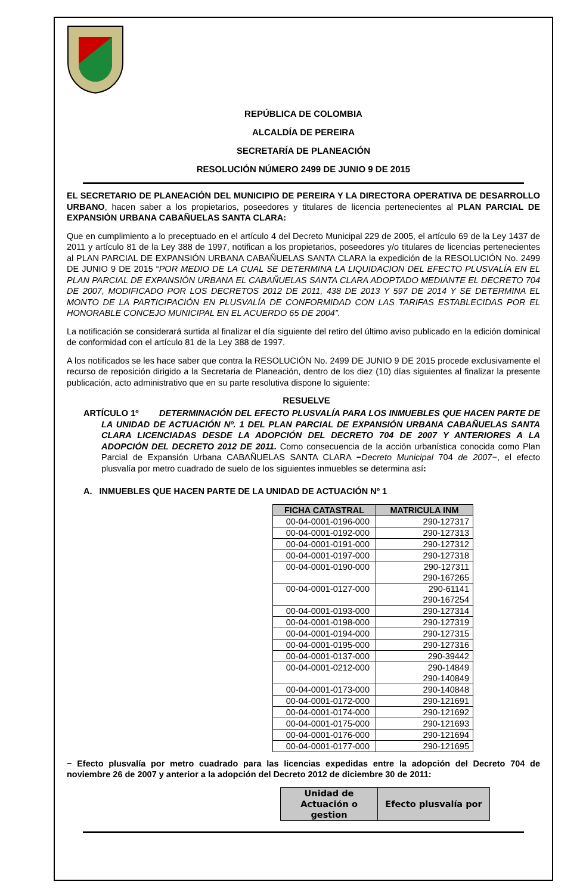REPÚBLICA DE COLOMBIA
ALCALDÍA DE PEREIRA
SECRETARÍA DE PLANEACIÓN
RESOLUCIÓN NÚMERO 2499 DE JUNIO 9 DE 2015
EL SECRETARIO DE PLANEACIÓN DEL MUNICIPIO DE PEREIRA Y LA DIRECTORA OPERATIVA DE DESARROLLO URBANO, hacen saber a los propietarios, poseedores y titulares de licencia pertenecientes al PLAN PARCIAL DE EXPANSIÓN URBANA CABAÑUELAS SANTA CLARA:
Que en cumplimiento a lo preceptuado en el artículo 4 del Decreto Municipal 229 de 2005, el artículo 69 de la Ley 1437 de 2011 y artículo 81 de la Ley 388 de 1997, notifican a los propietarios, poseedores y/o titulares de licencias pertenecientes al PLAN PARCIAL DE EXPANSIÓN URBANA CABAÑUELAS SANTA CLARA la expedición de la RESOLUCIÓN No. 2499 DE JUNIO 9 DE 2015 “POR MEDIO DE LA CUAL SE DETERMINA LA LIQUIDACION DEL EFECTO PLUSVALÍA EN EL PLAN PARCIAL DE EXPANSIÓN URBANA EL CABAÑUELAS SANTA CLARA ADOPTADO MEDIANTE EL DECRETO 704 DE 2007, MODIFICADO POR LOS DECRETOS 2012 DE 2011, 438 DE 2013 Y 597 DE 2014 Y SE DETERMINA EL MONTO DE LA PARTICIPACIÓN EN PLUSVALÍA DE CONFORMIDAD CON LAS TARIFAS ESTABLECIDAS POR EL HONORABLE CONCEJO MUNICIPAL EN EL ACUERDO 65 DE 2004”.
La notificación se considerará surtida al finalizar el día siguiente del retiro del último aviso publicado en la edición dominical de conformidad con el artículo 81 de la Ley 388 de 1997.
A los notificados se les hace saber que contra la RESOLUCIÓN No. 2499 DE JUNIO 9 DE 2015 procede exclusivamente el recurso de reposición dirigido a la Secretaria de Planeación, dentro de los diez (10) días siguientes al finalizar la presente publicación, acto administrativo que en su parte resolutiva dispone lo siguiente:
RESUELVE
ARTÍCULO 1º DETERMINACIÓN DEL EFECTO PLUSVALÍA PARA LOS INMUEBLES QUE HACEN PARTE DE LA UNIDAD DE ACTUACIÓN Nº. 1 DEL PLAN PARCIAL DE EXPANSIÓN URBANA CABAÑUELAS SANTA CLARA LICENCIADAS DESDE LA ADOPCIÓN DEL DECRETO 704 DE 2007 Y ANTERIORES A LA ADOPCIÓN DEL DECRETO 2012 DE 2011. Como consecuencia de la acción urbanística conocida como Plan Parcial de Expansión Urbana CABAÑUELAS SANTA CLARA −Decreto Municipal 704 de 2007−, el efecto plusvalía por metro cuadrado de suelo de los siguientes inmuebles se determina así:
A. INMUEBLES QUE HACEN PARTE DE LA UNIDAD DE ACTUACIÓN Nº 1
| FICHA CATASTRAL | MATRICULA INM |
| --- | --- |
| 00-04-0001-0196-000 | 290-127317 |
| 00-04-0001-0192-000 | 290-127313 |
| 00-04-0001-0191-000 | 290-127312 |
| 00-04-0001-0197-000 | 290-127318 |
| 00-04-0001-0190-000 | 290-127311 290-167265 |
| 00-04-0001-0127-000 | 290-61141 290-167254 |
| 00-04-0001-0193-000 | 290-127314 |
| 00-04-0001-0198-000 | 290-127319 |
| 00-04-0001-0194-000 | 290-127315 |
| 00-04-0001-0195-000 | 290-127316 |
| 00-04-0001-0137-000 | 290-39442 |
| 00-04-0001-0212-000 | 290-14849 290-140849 |
| 00-04-0001-0173-000 | 290-140848 |
| 00-04-0001-0172-000 | 290-121691 |
| 00-04-0001-0174-000 | 290-121692 |
| 00-04-0001-0175-000 | 290-121693 |
| 00-04-0001-0176-000 | 290-121694 |
| 00-04-0001-0177-000 | 290-121695 |
− Efecto plusvalía por metro cuadrado para las licencias expedidas entre la adopción del Decreto 704 de noviembre 26 de 2007 y anterior a la adopción del Decreto 2012 de diciembre 30 de 2011:
| Unidad de Actuación o gestion | Efecto plusvalía por |
| --- | --- |